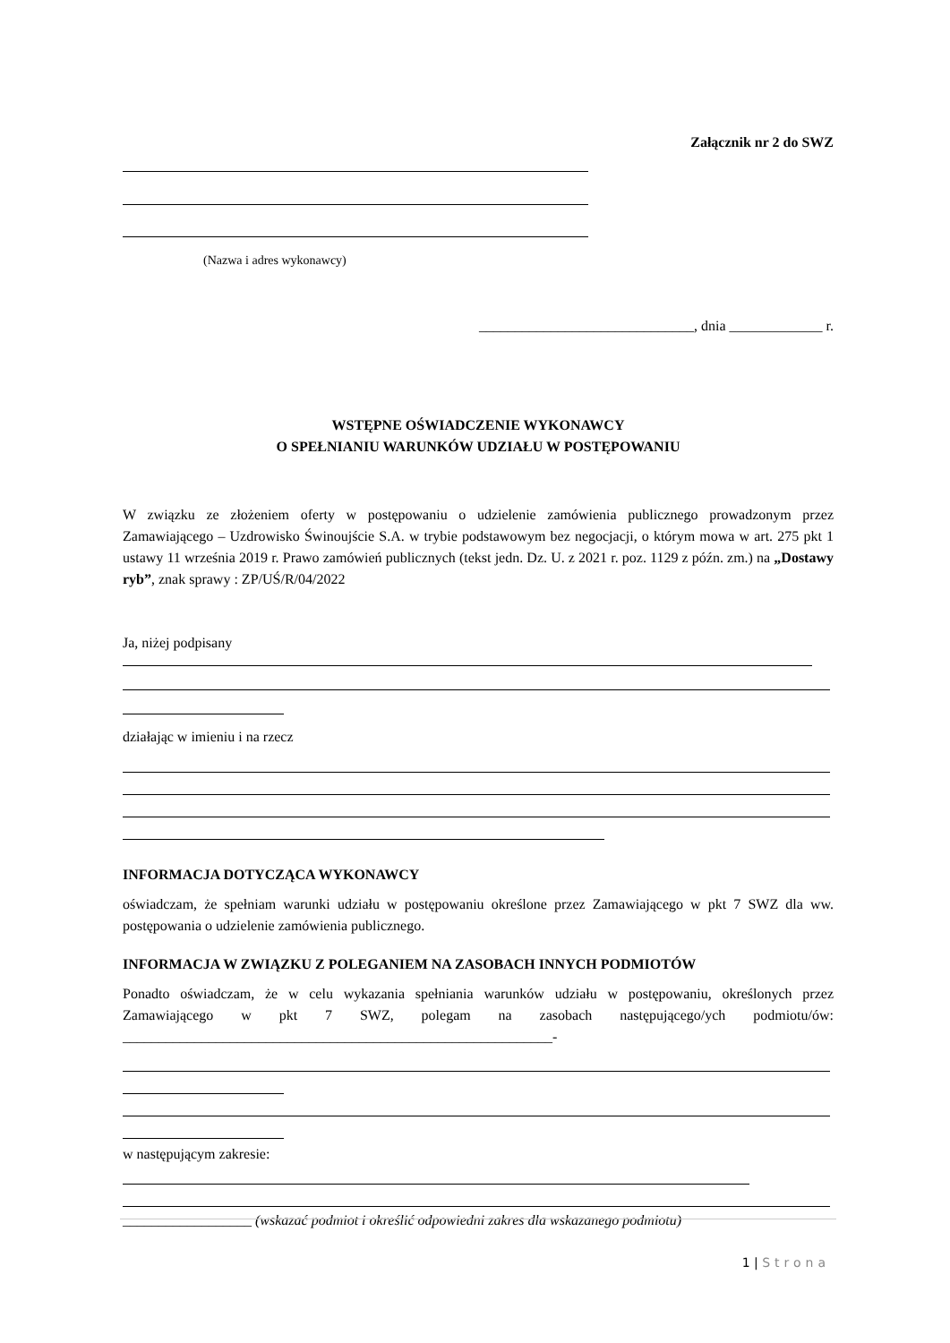Załącznik nr 2 do SWZ
(Nazwa i adres wykonawcy)
______________________________, dnia _____________ r.
WSTĘPNE OŚWIADCZENIE WYKONAWCY
O SPEŁNIANIU WARUNKÓW UDZIAŁU W POSTĘPOWANIU
W związku ze złożeniem oferty w postępowaniu o udzielenie zamówienia publicznego prowadzonym przez Zamawiającego – Uzdrowisko Świnoujście S.A. w trybie podstawowym bez negocjacji, o którym mowa w art. 275 pkt 1 ustawy 11 września 2019 r. Prawo zamówień publicznych (tekst jedn. Dz. U. z 2021 r. poz. 1129 z późn. zm.) na „Dostawy ryb”, znak sprawy : ZP/UŚ/R/04/2022
Ja, niżej podpisany
działając w imieniu i na rzecz
INFORMACJA DOTYCZĄCA WYKONAWCY
oświadczam, że spełniam warunki udziału w postępowaniu określone przez Zamawiającego w pkt 7 SWZ dla ww. postępowania o udzielenie zamówienia publicznego.
INFORMACJA W ZWIĄZKU Z POLEGANIEM NA ZASOBACH INNYCH PODMIOTÓW
Ponadto oświadczam, że w celu wykazania spełniania warunków udziału w postępowaniu, określonych przez Zamawiającego w pkt 7 SWZ, polegam na zasobach następującego/ych podmiotu/ów: ____________________________________________________________-
w następującym zakresie:
__________________ (wskazać podmiot i określić odpowiedni zakres dla wskazanego podmiotu)
1 | Strona